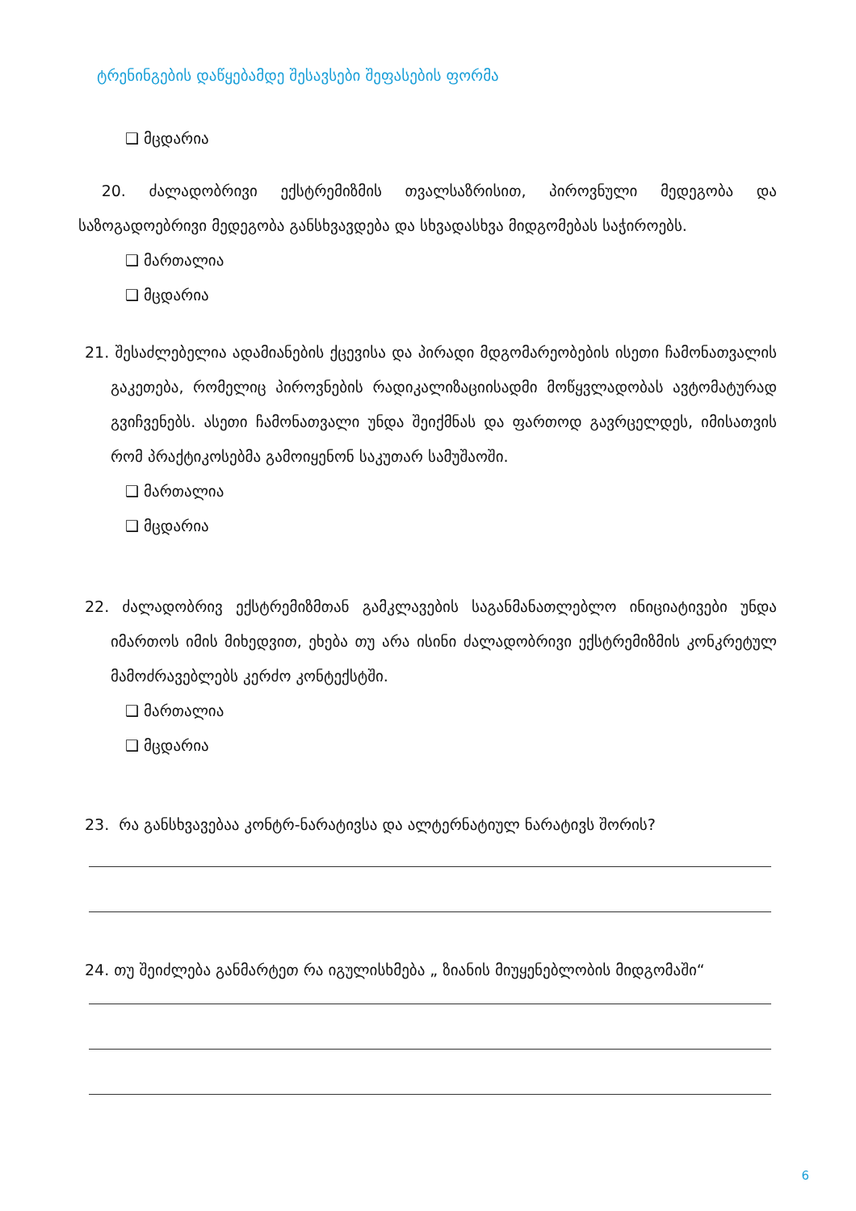ტრენინგების დაწყებამდე შესავსები შეფასების ფორმა
❑ მცდარია
20. ძალადობრივი ექსტრემიზმის თვალსაზრისით, პიროვნული მედეგობა და საზოგადოებრივი მედეგობა განსხვავდება და სხვადასხვა მიდგომებას საჭიროებს.
❑ მართალია
❑ მცდარია
21. შესაძლებელია ადამიანების ქცევისა და პირადი მდგომარეობების ისეთი ჩამონათვალის გაკეთება, რომელიც პიროვნების რადიკალიზაციისადმი მოწყვლადობას ავტომატურად გვიჩვენებს. ასეთი ჩამონათვალი უნდა შეიქმნას და ფართოდ გავრცელდეს, იმისათვის რომ პრაქტიკოსებმა გამოიყენონ საკუთარ სამუშაოში.
❑ მართალია
❑ მცდარია
22. ძალადობრივ ექსტრემიზმთან გამკლავების საგანმანათლებლო ინიციატივები უნდა იმართოს იმის მიხედვით, ეხება თუ არა ისინი ძალადობრივი ექსტრემიზმის კონკრეტულ მამოძრავებლებს კერძო კონტექსტში.
❑ მართალია
❑ მცდარია
23. რა განსხვავებაა კონტრ-ნარატივსა და ალტერნატიულ ნარატივს შორის?
24. თუ შეიძლება განმარტეთ რა იგულისხმება „ ზიანის მიუყენებლობის მიდგომაში“
6